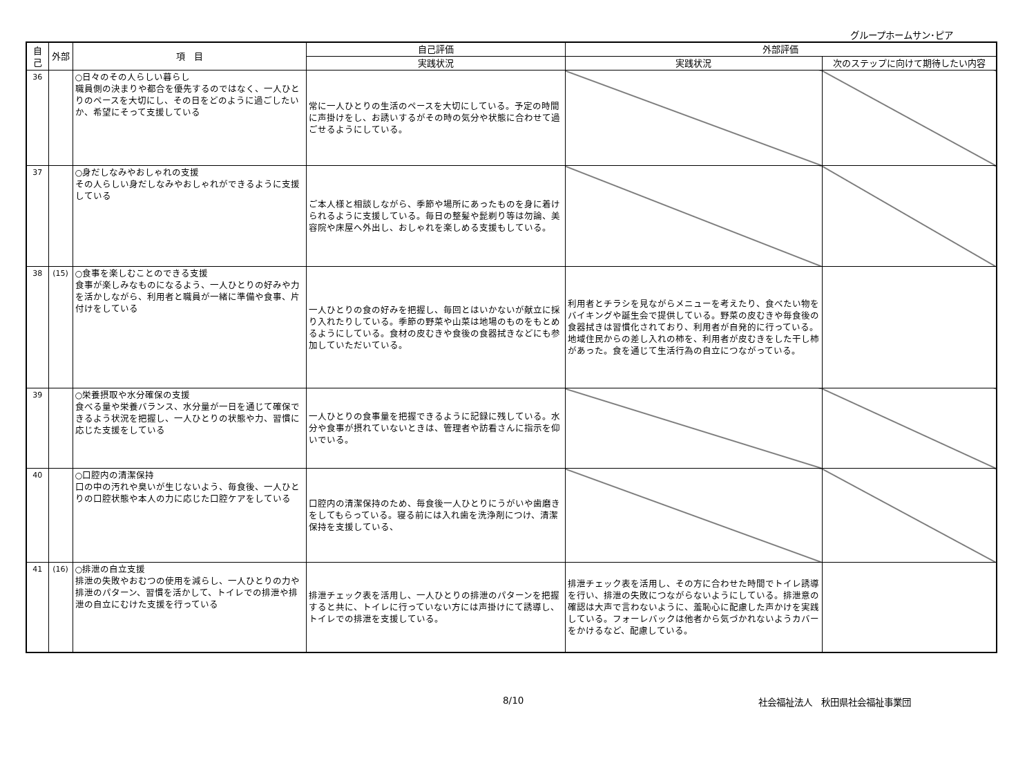グループホームサン･ピア
| 自己 | 外部 | 項 目 | 自己評価 | 外部評価 | |
| --- | --- | --- | --- | --- | --- |
| | | | 実践状況 | 実践状況 | 次のステップに向けて期待したい内容 |
| 36 | | ○日々のその人らしい暮らし 職員側の決まりや都合を優先するのではなく、一人ひとりのペースを大切にし、その日をどのように過ごしたいか、希望にそって支援している | 常に一人ひとりの生活のペースを大切にしている。予定の時間に声掛けをし、お誘いするがその時の気分や状態に合わせて過ごせるようにしている。 | | |
| 37 | | ○身だしなみやおしゃれの支援 その人らしい身だしなみやおしゃれができるように支援している | ご本人様と相談しながら、季節や場所にあったものを身に着けられるように支援している。毎日の整髪や髭剃り等は勿論、美容院や床屋へ外出し、おしゃれを楽しめる支援もしている。 | | |
| 38 | (15) | ○食事を楽しむことのできる支援 食事が楽しみなものになるよう、一人ひとりの好みや力を活かしながら、利用者と職員が一緒に準備や食事、片付けをしている | 一人ひとりの食の好みを把握し、毎回とはいかないが献立に採り入れたりしている。季節の野菜や山菜は地場のものをもとめるようにしている。食材の皮むきや食後の食器拭きなどにも参加していただいている。 | 利用者とチラシを見ながらメニューを考えたり、食べたい物をバイキングや誕生会で提供している。野菜の皮むきや毎食後の食器拭きは習慣化されており、利用者が自発的に行っている。地域住民からの差し入れの柿を、利用者が皮むきをした干し柿があった。食を通じて生活行為の自立につながっている。 | |
| 39 | | ○栄養摂取や水分確保の支援 食べる量や栄養バランス、水分量が一日を通じて確保できるよう状況を把握し、一人ひとりの状態や力、習慣に応じた支援をしている | 一人ひとりの食事量を把握できるように記録に残している。水分や食事が摂れていないときは、管理者や訪看さんに指示を仰いでいる。 | | |
| 40 | | ○口腔内の清潔保持 口の中の汚れや臭いが生じないよう、毎食後、一人ひとりの口腔状態や本人の力に応じた口腔ケアをしている | 口腔内の清潔保持のため、毎食後一人ひとりにうがいや歯磨きをしてもらっている。寝る前には入れ歯を洗浄剤につけ、清潔保持を支援している、 | | |
| 41 | (16) | ○排泄の自立支援 排泄の失敗やおむつの使用を減らし、一人ひとりの力や排泄のパターン、習慣を活かして、トイレでの排泄や排泄の自立にむけた支援を行っている | 排泄チェック表を活用し、一人ひとりの排泄のパターンを把握すると共に、トイレに行っていない方には声掛けにて誘導し、トイレでの排泄を支援している。 | 排泄チェック表を活用し、その方に合わせた時間でトイレ誘導を行い、排泄の失敗につながらないようにしている。排泄意の確認は大声で言わないように、羞恥心に配慮した声かけを実践している。フォーレバックは他者から気づかれないようカバーをかけるなど、配慮している。 | |
8/10 社会福祉法人　秋田県社会福祉事業団